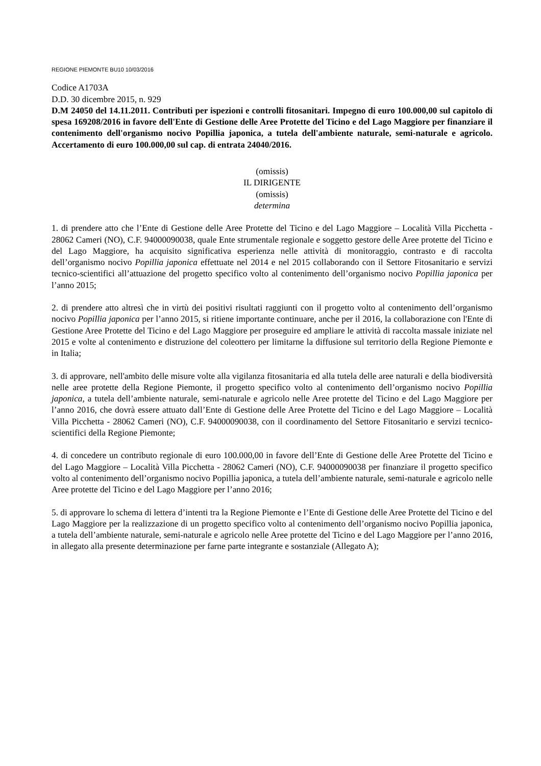REGIONE PIEMONTE BU10 10/03/2016
Codice A1703A
D.D. 30 dicembre 2015, n. 929
D.M 24050 del 14.11.2011. Contributi per ispezioni e controlli fitosanitari. Impegno di euro 100.000,00 sul capitolo di spesa 169208/2016 in favore dell'Ente di Gestione delle Aree Protette del Ticino e del Lago Maggiore per finanziare il contenimento dell'organismo nocivo Popillia japonica, a tutela dell'ambiente naturale, semi-naturale e agricolo. Accertamento di euro 100.000,00 sul cap. di entrata 24040/2016.
(omissis)
IL DIRIGENTE
(omissis)
determina
1. di prendere atto che l’Ente di Gestione delle Aree Protette del Ticino e del Lago Maggiore – Località Villa Picchetta - 28062 Cameri (NO), C.F. 94000090038, quale Ente strumentale regionale e soggetto gestore delle Aree protette del Ticino e del Lago Maggiore, ha acquisito significativa esperienza nelle attività di monitoraggio, contrasto e di raccolta dell’organismo nocivo Popillia japonica effettuate nel 2014 e nel 2015 collaborando con il Settore Fitosanitario e servizi tecnico-scientifici all’attuazione del progetto specifico volto al contenimento dell’organismo nocivo Popillia japonica per l’anno 2015;
2. di prendere atto altresì che in virtù dei positivi risultati raggiunti con il progetto volto al contenimento dell’organismo nocivo Popillia japonica per l’anno 2015, si ritiene importante continuare, anche per il 2016, la collaborazione con l'Ente di Gestione Aree Protette del Ticino e del Lago Maggiore per proseguire ed ampliare le attività di raccolta massale iniziate nel 2015 e volte al contenimento e distruzione del coleottero per limitarne la diffusione sul territorio della Regione Piemonte e in Italia;
3. di approvare, nell'ambito delle misure volte alla vigilanza fitosanitaria ed alla tutela delle aree naturali e della biodiversità nelle aree protette della Regione Piemonte, il progetto specifico volto al contenimento dell’organismo nocivo Popillia japonica, a tutela dell’ambiente naturale, semi-naturale e agricolo nelle Aree protette del Ticino e del Lago Maggiore per l’anno 2016, che dovrà essere attuato dall’Ente di Gestione delle Aree Protette del Ticino e del Lago Maggiore – Località Villa Picchetta - 28062 Cameri (NO), C.F. 94000090038, con il coordinamento del Settore Fitosanitario e servizi tecnico-scientifici della Regione Piemonte;
4. di concedere un contributo regionale di euro 100.000,00 in favore dell’Ente di Gestione delle Aree Protette del Ticino e del Lago Maggiore – Località Villa Picchetta - 28062 Cameri (NO), C.F. 94000090038 per finanziare il progetto specifico volto al contenimento dell’organismo nocivo Popillia japonica, a tutela dell’ambiente naturale, semi-naturale e agricolo nelle Aree protette del Ticino e del Lago Maggiore per l’anno 2016;
5. di approvare lo schema di lettera d’intenti tra la Regione Piemonte e l’Ente di Gestione delle Aree Protette del Ticino e del Lago Maggiore per la realizzazione di un progetto specifico volto al contenimento dell’organismo nocivo Popillia japonica, a tutela dell’ambiente naturale, semi-naturale e agricolo nelle Aree protette del Ticino e del Lago Maggiore per l’anno 2016, in allegato alla presente determinazione per farne parte integrante e sostanziale (Allegato A);